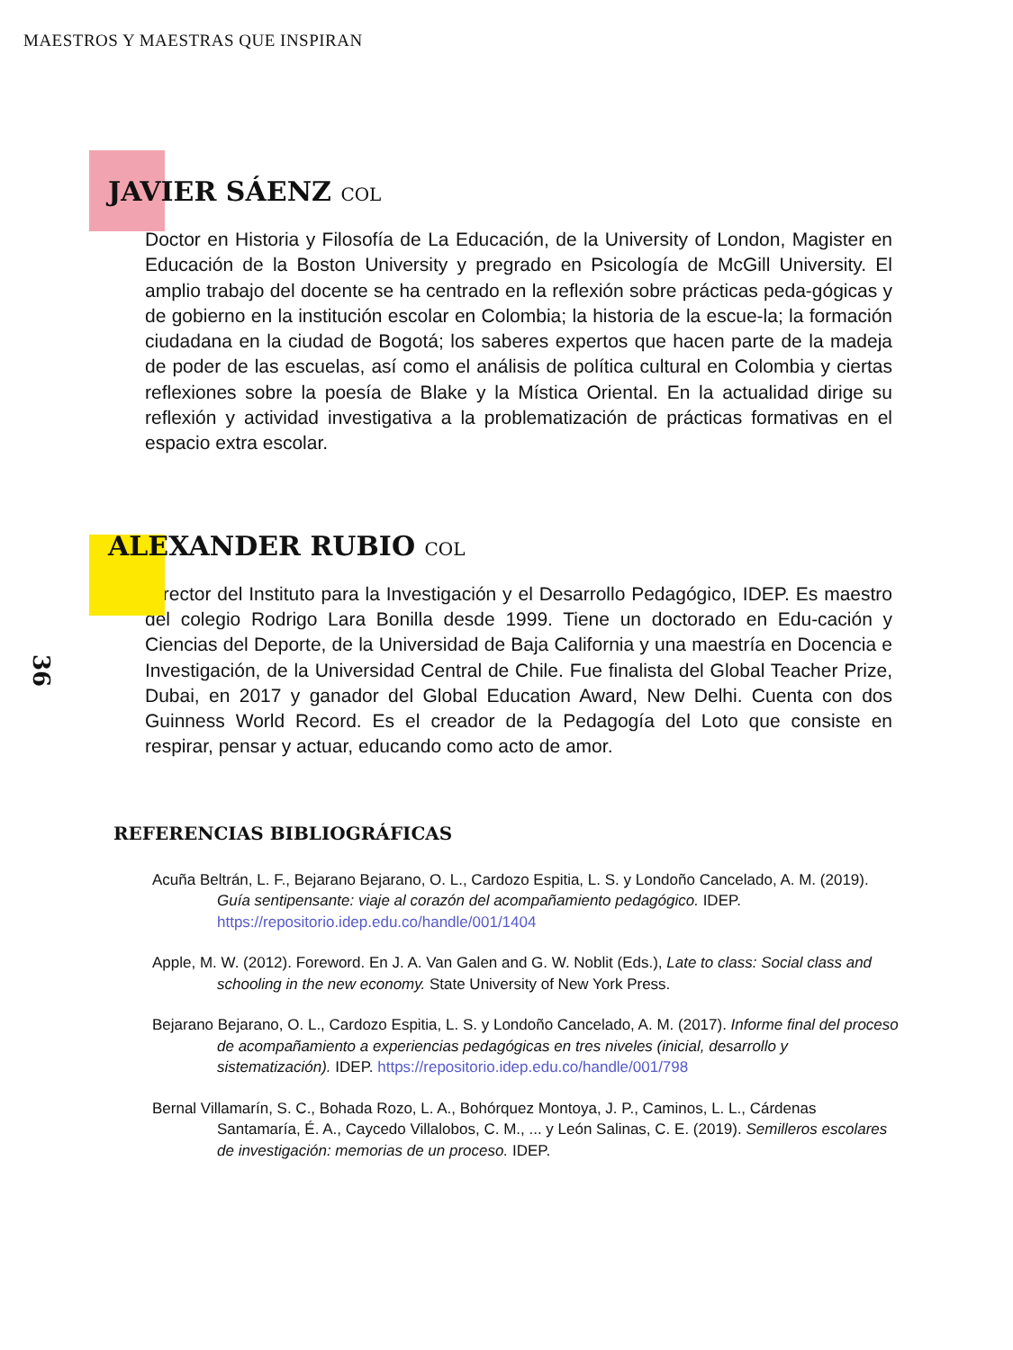MAESTROS Y MAESTRAS QUE INSPIRAN
JAVIER SÁENZ COL
Doctor en Historia y Filosofía de La Educación, de la University of London, Magister en Educación de la Boston University y pregrado en Psicología de McGill University. El amplio trabajo del docente se ha centrado en la reflexión sobre prácticas peda-gógicas y de gobierno en la institución escolar en Colombia; la historia de la escue-la; la formación ciudadana en la ciudad de Bogotá; los saberes expertos que hacen parte de la madeja de poder de las escuelas, así como el análisis de política cultural en Colombia y ciertas reflexiones sobre la poesía de Blake y la Mística Oriental. En la actualidad dirige su reflexión y actividad investigativa a la problematización de prácticas formativas en el espacio extra escolar.
ALEXANDER RUBIO COL
Director del Instituto para la Investigación y el Desarrollo Pedagógico, IDEP. Es maestro del colegio Rodrigo Lara Bonilla desde 1999. Tiene un doctorado en Edu-cación y Ciencias del Deporte, de la Universidad de Baja California y una maestría en Docencia e Investigación, de la Universidad Central de Chile. Fue finalista del Global Teacher Prize, Dubai, en 2017 y ganador del Global Education Award, New Delhi. Cuenta con dos Guinness World Record. Es el creador de la Pedagogía del Loto que consiste en respirar, pensar y actuar, educando como acto de amor.
36
REFERENCIAS BIBLIOGRÁFICAS
Acuña Beltrán, L. F., Bejarano Bejarano, O. L., Cardozo Espitia, L. S. y Londoño Cancelado, A. M. (2019). Guía sentipensante: viaje al corazón del acompañamiento pedagógico. IDEP. https://repositorio.idep.edu.co/handle/001/1404
Apple, M. W. (2012). Foreword. En J. A. Van Galen and G. W. Noblit (Eds.), Late to class: Social class and schooling in the new economy. State University of New York Press.
Bejarano Bejarano, O. L., Cardozo Espitia, L. S. y Londoño Cancelado, A. M. (2017). Informe final del proceso de acompañamiento a experiencias pedagógicas en tres niveles (inicial, desarrollo y sistematización). IDEP. https://repositorio.idep.edu.co/handle/001/798
Bernal Villamarín, S. C., Bohada Rozo, L. A., Bohórquez Montoya, J. P., Caminos, L. L., Cárdenas Santamaría, É. A., Caycedo Villalobos, C. M., ... y León Salinas, C. E. (2019). Semilleros escolares de investigación: memorias de un proceso. IDEP.